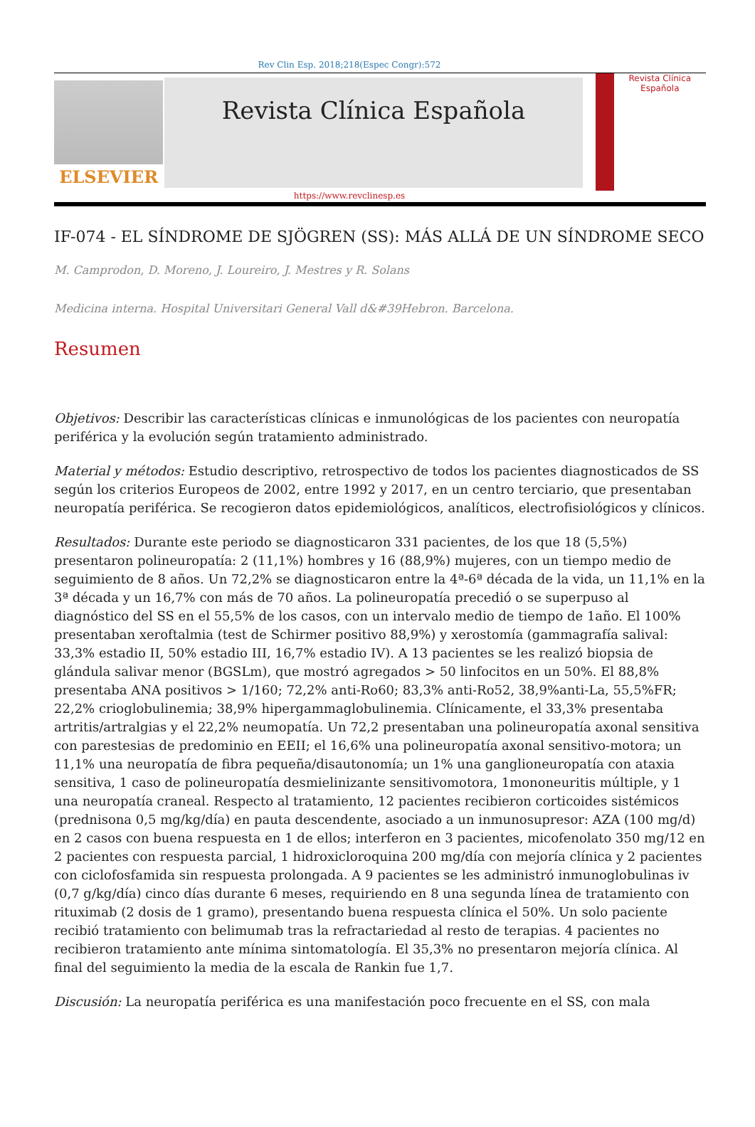Rev Clin Esp. 2018;218(Espec Congr):572
ELSEVIER
Revista Clínica Española
Revista Clínica Española
https://www.revclinesp.es
IF-074 - EL SÍNDROME DE SJÖGREN (SS): MÁS ALLÁ DE UN SÍNDROME SECO
M. Camprodon, D. Moreno, J. Loureiro, J. Mestres y R. Solans
Medicina interna. Hospital Universitari General Vall d&#39Hebron. Barcelona.
Resumen
Objetivos: Describir las características clínicas e inmunológicas de los pacientes con neuropatía periférica y la evolución según tratamiento administrado.
Material y métodos: Estudio descriptivo, retrospectivo de todos los pacientes diagnosticados de SS según los criterios Europeos de 2002, entre 1992 y 2017, en un centro terciario, que presentaban neuropatía periférica. Se recogieron datos epidemiológicos, analíticos, electrofisiológicos y clínicos.
Resultados: Durante este periodo se diagnosticaron 331 pacientes, de los que 18 (5,5%) presentaron polineuropatía: 2 (11,1%) hombres y 16 (88,9%) mujeres, con un tiempo medio de seguimiento de 8 años. Un 72,2% se diagnosticaron entre la 4ª-6ª década de la vida, un 11,1% en la 3ª década y un 16,7% con más de 70 años. La polineuropatía precedió o se superpuso al diagnóstico del SS en el 55,5% de los casos, con un intervalo medio de tiempo de 1año. El 100% presentaban xeroftalmia (test de Schirmer positivo 88,9%) y xerostomía (gammagrafía salival: 33,3% estadio II, 50% estadio III, 16,7% estadio IV). A 13 pacientes se les realizó biopsia de glándula salivar menor (BGSLm), que mostró agregados > 50 linfocitos en un 50%. El 88,8% presentaba ANA positivos > 1/160; 72,2% anti-Ro60; 83,3% anti-Ro52, 38,9%anti-La, 55,5%FR; 22,2% crioglobulinemia; 38,9% hipergammaglobulinemia. Clínicamente, el 33,3% presentaba artritis/artralgias y el 22,2% neumopatía. Un 72,2 presentaban una polineuropatía axonal sensitiva con parestesias de predominio en EEII; el 16,6% una polineuropatía axonal sensitivo-motora; un 11,1% una neuropatía de fibra pequeña/disautonomía; un 1% una ganglioneuropatía con ataxia sensitiva, 1 caso de polineuropatía desmielinizante sensitivomotora, 1mononeuritis múltiple, y 1 una neuropatía craneal. Respecto al tratamiento, 12 pacientes recibieron corticoides sistémicos (prednisona 0,5 mg/kg/día) en pauta descendente, asociado a un inmunosupresor: AZA (100 mg/d) en 2 casos con buena respuesta en 1 de ellos; interferon en 3 pacientes, micofenolato 350 mg/12 en 2 pacientes con respuesta parcial, 1 hidroxicloroquina 200 mg/día con mejoría clínica y 2 pacientes con ciclofosfamida sin respuesta prolongada. A 9 pacientes se les administró inmunoglobulinas iv (0,7 g/kg/día) cinco días durante 6 meses, requiriendo en 8 una segunda línea de tratamiento con rituximab (2 dosis de 1 gramo), presentando buena respuesta clínica el 50%. Un solo paciente recibió tratamiento con belimumab tras la refractariedad al resto de terapias. 4 pacientes no recibieron tratamiento ante mínima sintomatología. El 35,3% no presentaron mejoría clínica. Al final del seguimiento la media de la escala de Rankin fue 1,7.
Discusión: La neuropatía periférica es una manifestación poco frecuente en el SS, con mala